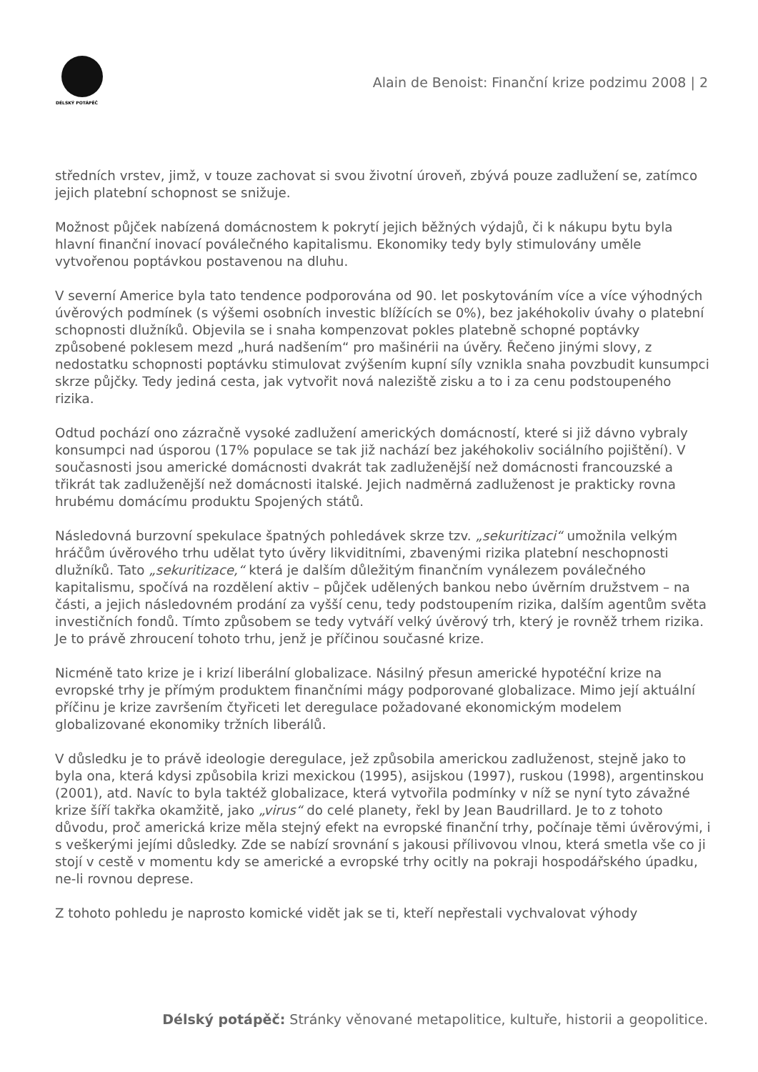DÉLSKÝ POTÁPĚČ
Alain de Benoist: Finanční krize podzimu 2008 | 2
středních vrstev, jimž, v touze zachovat si svou životní úroveň, zbývá pouze zadlužení se, zatímco jejich platební schopnost se snižuje.
Možnost půjček nabízená domácnostem k pokrytí jejich běžných výdajů, či k nákupu bytu byla hlavní finanční inovací poválečného kapitalismu. Ekonomiky tedy byly stimulovány uměle vytvořenou poptávkou postavenou na dluhu.
V severní Americe byla tato tendence podporována od 90. let poskytováním více a více výhodných úvěrových podmínek (s výšemi osobních investic blížících se 0%), bez jakéhokoliv úvahy o platební schopnosti dlužníků. Objevila se i snaha kompenzovat pokles platebně schopné poptávky způsobené poklesem mezd „hurá nadšením“ pro mašinérii na úvěry. Řečeno jinými slovy, z nedostatku schopnosti poptávku stimulovat zvýšením kupní síly vznikla snaha povzbudit kunsumpci skrze půjčky. Tedy jediná cesta, jak vytvořit nová naleziště zisku a to i za cenu podstoupeného rizika.
Odtud pochází ono zázračně vysoké zadlužení amerických domácností, které si již dávno vybraly konsumpci nad úsporou (17% populace se tak již nachází bez jakéhokoliv sociálního pojištění). V současnosti jsou americké domácnosti dvakrát tak zadluženější než domácnosti francouzské a třikrát tak zadluženější než domácnosti italské. Jejich nadměrná zadluženost je prakticky rovna hrubému domácímu produktu Spojených států.
Následovná burzovní spekulace špatných pohledávek skrze tzv. „sekuritizaci“ umožnila velkým hráčům úvěrového trhu udělat tyto úvěry likviditními, zbavenými rizika platební neschopnosti dlužníků. Tato „sekuritizace,“ která je dalším důležitým finančním vynálezem poválečného kapitalismu, spočívá na rozdělení aktiv – půjček udělených bankou nebo úvěrním družstvem – na části, a jejich následovném prodání za vyšší cenu, tedy podstoupením rizika, dalším agentům světa investičních fondů. Tímto způsobem se tedy vytváří velký úvěrový trh, který je rovněž trhem rizika. Je to právě zhroucení tohoto trhu, jenž je příčinou současné krize.
Nicméně tato krize je i krizí liberální globalizace. Násilný přesun americké hypotéční krize na evropské trhy je přímým produktem finančními mágy podporované globalizace. Mimo její aktuální příčinu je krize završením čtyřiceti let deregulace požadované ekonomickým modelem globalizované ekonomiky tržních liberálů.
V důsledku je to právě ideologie deregulace, jež způsobila americkou zadluženost, stejně jako to byla ona, která kdysi způsobila krizi mexickou (1995), asijskou (1997), ruskou (1998), argentinskou (2001), atd. Navíc to byla taktéž globalizace, která vytvořila podmínky v níž se nyní tyto závažné krize šíří takřka okamžitě, jako „virus“ do celé planety, řekl by Jean Baudrillard. Je to z tohoto důvodu, proč americká krize měla stejný efekt na evropské finanční trhy, počínaje těmi úvěrovými, i s veškerými jejími důsledky. Zde se nabízí srovnání s jakousi přílivovou vlnou, která smetla vše co ji stojí v cestě v momentu kdy se americké a evropské trhy ocitly na pokraji hospodářského úpadku, ne-li rovnou deprese.
Z tohoto pohledu je naprosto komické vidět jak se ti, kteří nepřestali vychvalovat výhody
Délský potápěč: Stránky věnované metapolitice, kultuře, historii a geopolitice.